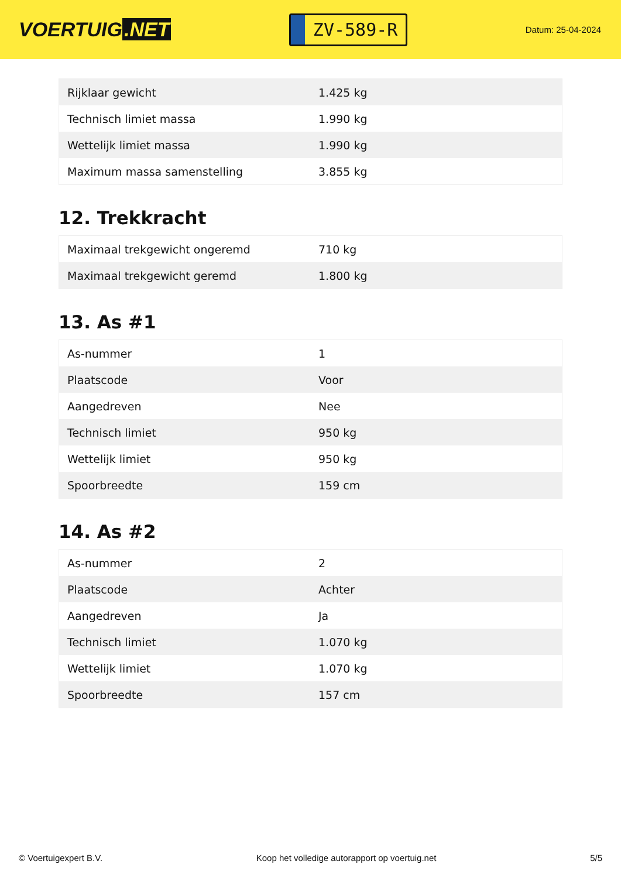VOERTUIG.NET
ZV-589-R
Datum: 25-04-2024
| Rijklaar gewicht | 1.425 kg |
| Technisch limiet massa | 1.990 kg |
| Wettelijk limiet massa | 1.990 kg |
| Maximum massa samenstelling | 3.855 kg |
12. Trekkracht
| Maximaal trekgewicht ongeremd | 710 kg |
| Maximaal trekgewicht geremd | 1.800 kg |
13. As #1
| As-nummer | 1 |
| Plaatscode | Voor |
| Aangedreven | Nee |
| Technisch limiet | 950 kg |
| Wettelijk limiet | 950 kg |
| Spoorbreedte | 159 cm |
14. As #2
| As-nummer | 2 |
| Plaatscode | Achter |
| Aangedreven | Ja |
| Technisch limiet | 1.070 kg |
| Wettelijk limiet | 1.070 kg |
| Spoorbreedte | 157 cm |
© Voertuigexpert B.V. Koop het volledige autorapport op voertuig.net 5/5